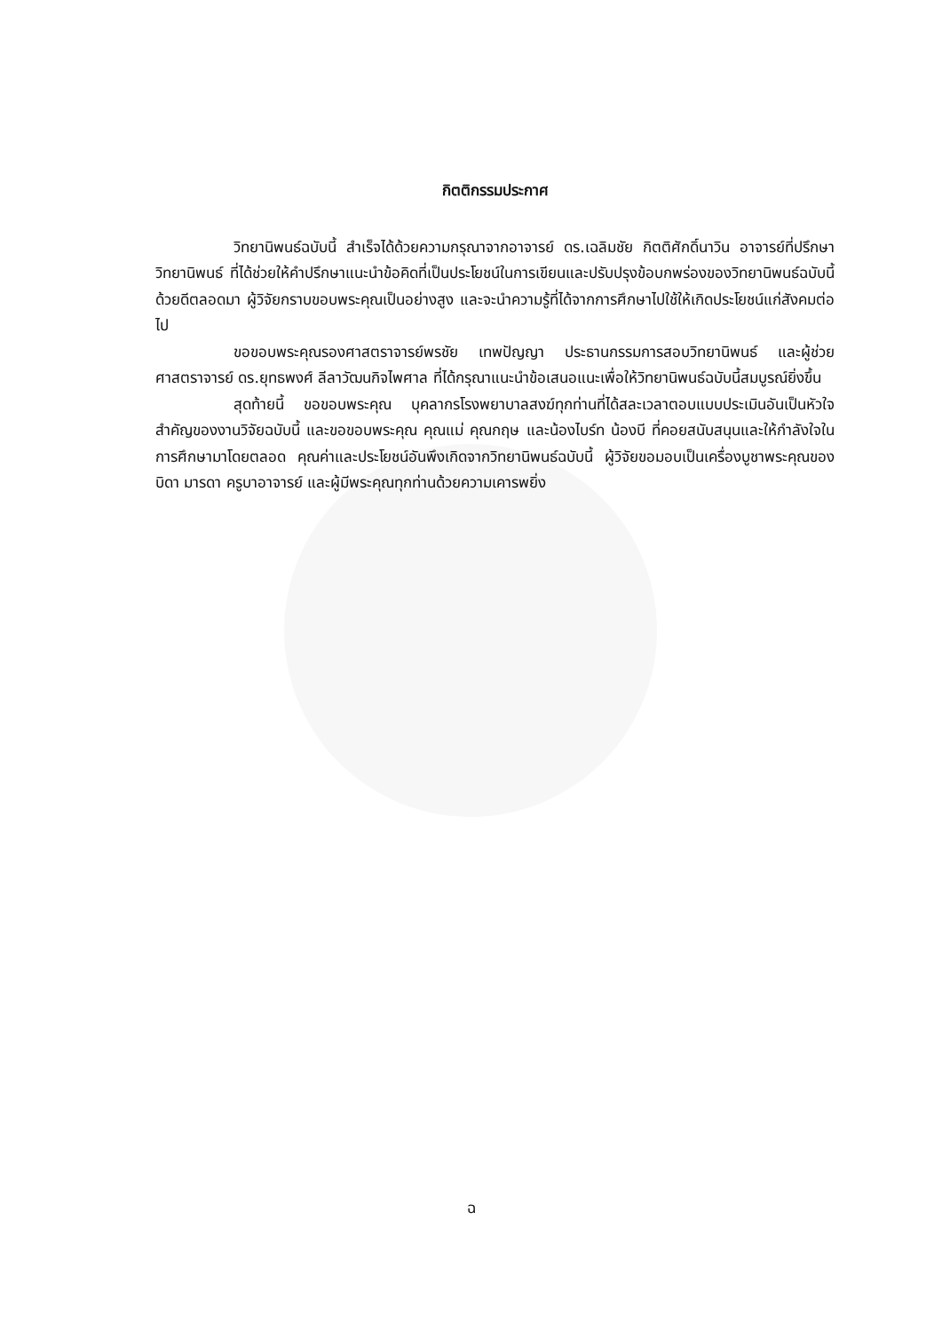กิตติกรรมประกาศ
วิทยานิพนธ์ฉบับนี้ สำเร็จได้ด้วยความกรุณาจากอาจารย์ ดร.เฉลิมชัย กิตติศักดิ์นาวิน อาจารย์ที่ปรึกษาวิทยานิพนธ์ ที่ได้ช่วยให้คำปรึกษาแนะนำข้อคิดที่เป็นประโยชน์ในการเขียนและปรับปรุงข้อบกพร่องของวิทยานิพนธ์ฉบับนี้ด้วยดีตลอดมา ผู้วิจัยกราบขอบพระคุณเป็นอย่างสูง และจะนำความรู้ที่ได้จากการศึกษาไปใช้ให้เกิดประโยชน์แก่สังคมต่อไป
ขอขอบพระคุณรองศาสตราจารย์พรชัย เทพปัญญา ประธานกรรมการสอบวิทยานิพนธ์ และผู้ช่วยศาสตราจารย์ ดร.ยุทธพงศ์ ลีลาวัฒนกิจไพศาล ที่ได้กรุณาแนะนำข้อเสนอแนะเพื่อให้วิทยานิพนธ์ฉบับนี้สมบูรณ์ยิ่งขึ้น
สุดท้ายนี้ ขอขอบพระคุณ บุคลากรโรงพยาบาลสงฆ์ทุกท่านที่ได้สละเวลาตอบแบบประเมินอันเป็นหัวใจสำคัญของงานวิจัยฉบับนี้ และขอขอบพระคุณ คุณแม่ คุณกฤษ และน้องไบร์ท น้องบี ที่คอยสนับสนุนและให้กำลังใจในการศึกษามาโดยตลอด คุณค่าและประโยชน์อันพึงเกิดจากวิทยานิพนธ์ฉบับนี้ ผู้วิจัยขอมอบเป็นเครื่องบูชาพระคุณของบิดา มารดา ครูบาอาจารย์ และผู้มีพระคุณทุกท่านด้วยความเคารพยิ่ง
ฉ